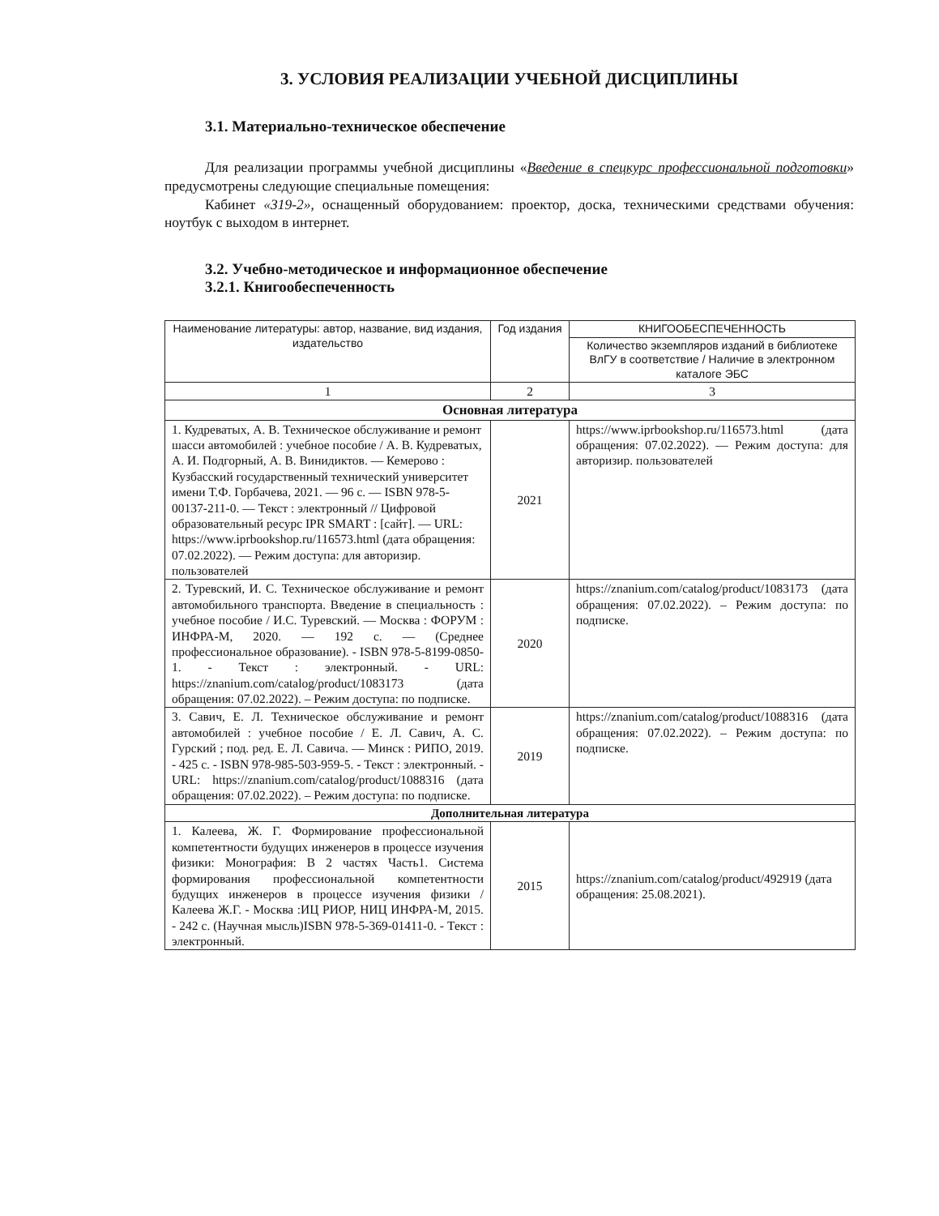3. УСЛОВИЯ РЕАЛИЗАЦИИ УЧЕБНОЙ ДИСЦИПЛИНЫ
3.1. Материально-техническое обеспечение
Для реализации программы учебной дисциплины «Введение в спецкурс профессиональной подготовки» предусмотрены следующие специальные помещения:
Кабинет «319-2», оснащенный оборудованием: проектор, доска, техническими средствами обучения: ноутбук с выходом в интернет.
3.2. Учебно-методическое и информационное обеспечение
3.2.1. Книгообеспеченность
| Наименование литературы: автор, название, вид издания, издательство | Год издания | КНИГООБЕСПЕЧЕННОСТЬ |
| --- | --- | --- |
| | | Количество экземпляров изданий в библиотеке ВлГУ в соответствие / Наличие в электронном каталоге ЭБС |
| 1 | 2 | 3 |
| Основная литература | | |
| 1. Кудреватых, А. В. Техническое обслуживание и ремонт шасси автомобилей : учебное пособие / А. В. Кудреватых, А. И. Подгорный, А. В. Винидиктов. — Кемерово : Кузбасский государственный технический университет имени Т.Ф. Горбачева, 2021. — 96 с. — ISBN 978-5-00137-211-0. — Текст : электронный // Цифровой образовательный ресурс IPR SMART : [сайт]. — URL: https://www.iprbookshop.ru/116573.html (дата обращения: 07.02.2022). — Режим доступа: для авторизир. пользователей | 2021 | https://www.iprbookshop.ru/116573.html (дата обращения: 07.02.2022). — Режим доступа: для авторизир. пользователей |
| 2. Туревский, И. С. Техническое обслуживание и ремонт автомобильного транспорта. Введение в специальность : учебное пособие / И.С. Туревский. — Москва : ФОРУМ : ИНФРА-М, 2020. — 192 с. — (Среднее профессиональное образование). - ISBN 978-5-8199-0850-1. - Текст : электронный. - URL: https://znanium.com/catalog/product/1083173 (дата обращения: 07.02.2022). – Режим доступа: по подписке. | 2020 | https://znanium.com/catalog/product/1083173 (дата обращения: 07.02.2022). – Режим доступа: по подписке. |
| 3. Савич, Е. Л. Техническое обслуживание и ремонт автомобилей : учебное пособие / Е. Л. Савич, А. С. Гурский ; под. ред. Е. Л. Савича. — Минск : РИПО, 2019. - 425 с. - ISBN 978-985-503-959-5. - Текст : электронный. - URL: https://znanium.com/catalog/product/1088316 (дата обращения: 07.02.2022). – Режим доступа: по подписке. | 2019 | https://znanium.com/catalog/product/1088316 (дата обращения: 07.02.2022). – Режим доступа: по подписке. |
| Дополнительная литература | | |
| 1. Калеева, Ж. Г. Формирование профессиональной компетентности будущих инженеров в процессе изучения физики: Монография: В 2 частях Часть1. Система формирования профессиональной компетентности будущих инженеров в процессе изучения физики / Калеева Ж.Г. - Москва :ИЦ РИОР, НИЦ ИНФРА-М, 2015. - 242 с. (Научная мысль)ISBN 978-5-369-01411-0. - Текст : электронный. | 2015 | https://znanium.com/catalog/product/492919 (дата обращения: 25.08.2021). |